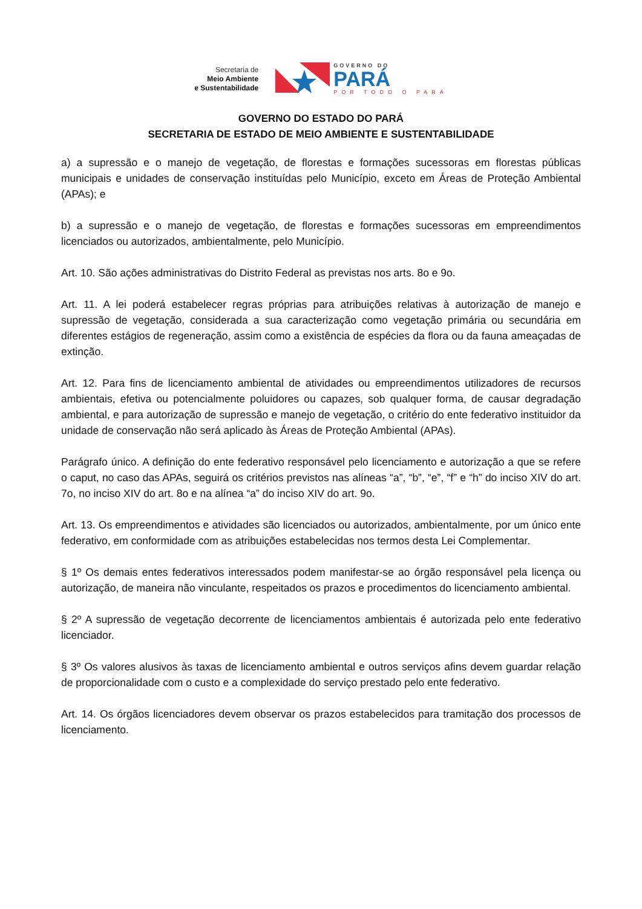Secretaria de
Meio Ambiente
e Sustentabilidade
GOVERNO DO
PARÁ
POR TODO O PARÁ
GOVERNO DO ESTADO DO PARÁ
SECRETARIA DE ESTADO DE MEIO AMBIENTE E SUSTENTABILIDADE
a) a supressão e o manejo de vegetação, de florestas e formações sucessoras em florestas públicas municipais e unidades de conservação instituídas pelo Município, exceto em Áreas de Proteção Ambiental (APAs); e
b) a supressão e o manejo de vegetação, de florestas e formações sucessoras em empreendimentos licenciados ou autorizados, ambientalmente, pelo Município.
Art. 10. São ações administrativas do Distrito Federal as previstas nos arts. 8o e 9o.
Art. 11. A lei poderá estabelecer regras próprias para atribuições relativas à autorização de manejo e supressão de vegetação, considerada a sua caracterização como vegetação primária ou secundária em diferentes estágios de regeneração, assim como a existência de espécies da flora ou da fauna ameaçadas de extinção.
Art. 12. Para fins de licenciamento ambiental de atividades ou empreendimentos utilizadores de recursos ambientais, efetiva ou potencialmente poluidores ou capazes, sob qualquer forma, de causar degradação ambiental, e para autorização de supressão e manejo de vegetação, o critério do ente federativo instituidor da unidade de conservação não será aplicado às Áreas de Proteção Ambiental (APAs).
Parágrafo único. A definição do ente federativo responsável pelo licenciamento e autorização a que se refere o caput, no caso das APAs, seguirá os critérios previstos nas alíneas “a”, “b”, “e”, “f” e “h” do inciso XIV do art. 7o, no inciso XIV do art. 8o e na alínea “a” do inciso XIV do art. 9o.
Art. 13. Os empreendimentos e atividades são licenciados ou autorizados, ambientalmente, por um único ente federativo, em conformidade com as atribuições estabelecidas nos termos desta Lei Complementar.
§ 1º Os demais entes federativos interessados podem manifestar-se ao órgão responsável pela licença ou autorização, de maneira não vinculante, respeitados os prazos e procedimentos do licenciamento ambiental.
§ 2º A supressão de vegetação decorrente de licenciamentos ambientais é autorizada pelo ente federativo licenciador.
§ 3º Os valores alusivos às taxas de licenciamento ambiental e outros serviços afins devem guardar relação de proporcionalidade com o custo e a complexidade do serviço prestado pelo ente federativo.
Art. 14. Os órgãos licenciadores devem observar os prazos estabelecidos para tramitação dos processos de licenciamento.